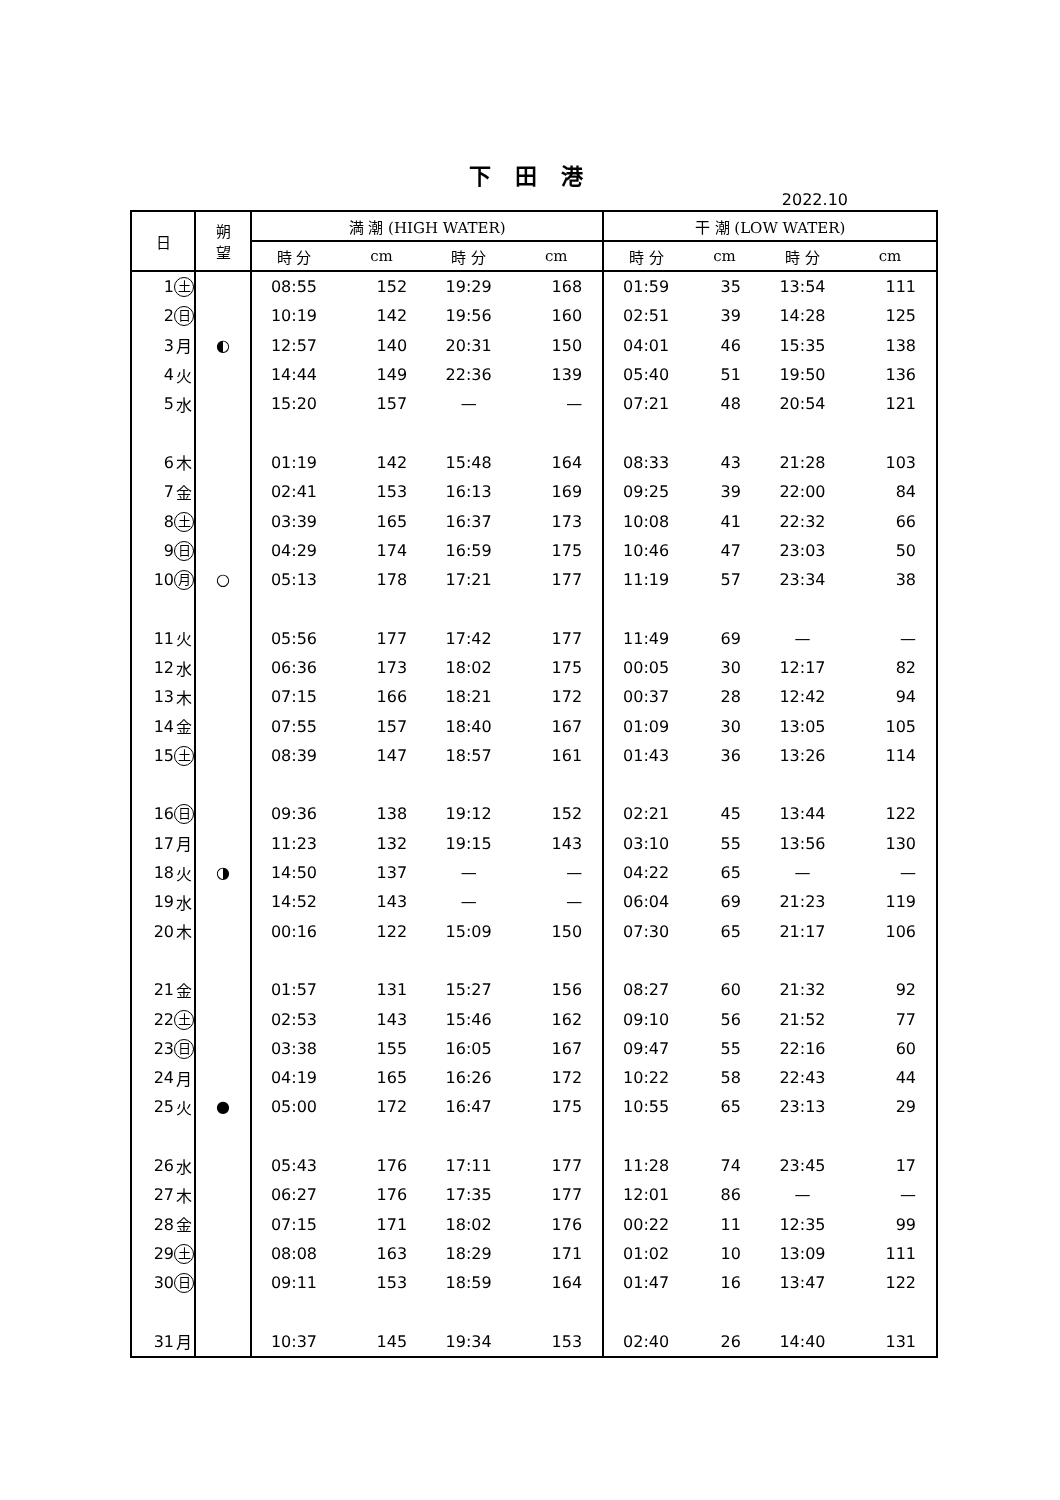下 田 港
2022.10
| 日 | | 朔 望 | 満 潮 (HIGH WATER) | | | | 干 潮 (LOW WATER) | | | |
| --- | --- | --- | --- | --- | --- | --- | --- | --- | --- | --- |
| | | | 時 分 | cm | 時 分 | cm | 時 分 | cm | 時 分 | cm |
| 1 | 土 | | 08:55 | 152 | 19:29 | 168 | 01:59 | 35 | 13:54 | 111 |
| 2 | 日 | | 10:19 | 142 | 19:56 | 160 | 02:51 | 39 | 14:28 | 125 |
| 3 | 月 | ◐ | 12:57 | 140 | 20:31 | 150 | 04:01 | 46 | 15:35 | 138 |
| 4 | 火 | | 14:44 | 149 | 22:36 | 139 | 05:40 | 51 | 19:50 | 136 |
| 5 | 水 | | 15:20 | 157 | — | — | 07:21 | 48 | 20:54 | 121 |
| 6 | 木 | | 01:19 | 142 | 15:48 | 164 | 08:33 | 43 | 21:28 | 103 |
| 7 | 金 | | 02:41 | 153 | 16:13 | 169 | 09:25 | 39 | 22:00 | 84 |
| 8 | 土 | | 03:39 | 165 | 16:37 | 173 | 10:08 | 41 | 22:32 | 66 |
| 9 | 日 | | 04:29 | 174 | 16:59 | 175 | 10:46 | 47 | 23:03 | 50 |
| 10 | 月 | ○ | 05:13 | 178 | 17:21 | 177 | 11:19 | 57 | 23:34 | 38 |
| 11 | 火 | | 05:56 | 177 | 17:42 | 177 | 11:49 | 69 | — | — |
| 12 | 水 | | 06:36 | 173 | 18:02 | 175 | 00:05 | 30 | 12:17 | 82 |
| 13 | 木 | | 07:15 | 166 | 18:21 | 172 | 00:37 | 28 | 12:42 | 94 |
| 14 | 金 | | 07:55 | 157 | 18:40 | 167 | 01:09 | 30 | 13:05 | 105 |
| 15 | 土 | | 08:39 | 147 | 18:57 | 161 | 01:43 | 36 | 13:26 | 114 |
| 16 | 日 | | 09:36 | 138 | 19:12 | 152 | 02:21 | 45 | 13:44 | 122 |
| 17 | 月 | | 11:23 | 132 | 19:15 | 143 | 03:10 | 55 | 13:56 | 130 |
| 18 | 火 | ◑ | 14:50 | 137 | — | — | 04:22 | 65 | — | — |
| 19 | 水 | | 14:52 | 143 | — | — | 06:04 | 69 | 21:23 | 119 |
| 20 | 木 | | 00:16 | 122 | 15:09 | 150 | 07:30 | 65 | 21:17 | 106 |
| 21 | 金 | | 01:57 | 131 | 15:27 | 156 | 08:27 | 60 | 21:32 | 92 |
| 22 | 土 | | 02:53 | 143 | 15:46 | 162 | 09:10 | 56 | 21:52 | 77 |
| 23 | 日 | | 03:38 | 155 | 16:05 | 167 | 09:47 | 55 | 22:16 | 60 |
| 24 | 月 | | 04:19 | 165 | 16:26 | 172 | 10:22 | 58 | 22:43 | 44 |
| 25 | 火 | ● | 05:00 | 172 | 16:47 | 175 | 10:55 | 65 | 23:13 | 29 |
| 26 | 水 | | 05:43 | 176 | 17:11 | 177 | 11:28 | 74 | 23:45 | 17 |
| 27 | 木 | | 06:27 | 176 | 17:35 | 177 | 12:01 | 86 | — | — |
| 28 | 金 | | 07:15 | 171 | 18:02 | 176 | 00:22 | 11 | 12:35 | 99 |
| 29 | 土 | | 08:08 | 163 | 18:29 | 171 | 01:02 | 10 | 13:09 | 111 |
| 30 | 日 | | 09:11 | 153 | 18:59 | 164 | 01:47 | 16 | 13:47 | 122 |
| 31 | 月 | | 10:37 | 145 | 19:34 | 153 | 02:40 | 26 | 14:40 | 131 |